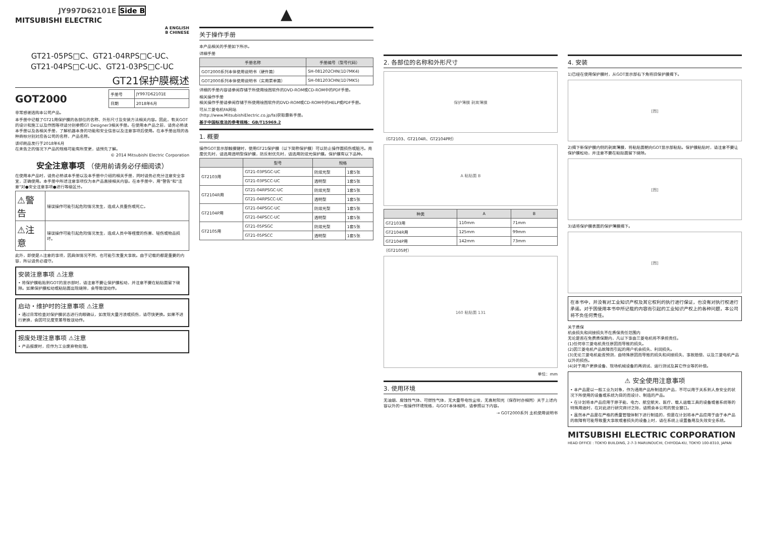JY997D62101E Side B
MITSUBISHI ELECTRIC
A ENGLISH
B CHINESE
GT21-05PS□C、GT21-04RPS□C-UC、
GT21-04PS□C-UC、GT21-03PS□C-UC
GT21保护膜概述
GOT2000
| 手册号 | JY997D62101E |
| 日期 | 2018年6月 |
非常感谢选购本公司产品。
本手册中记载了GT21用保护膜的各部位的名称、外形尺寸及安装方法相关内容。因此，有关GOT的设计和施工以及作图等项请分别参照GT Designer3相关手册。在使用本产品之前，请务必熟读本手册以及各相关手册，了解机器本身的功能和安全信息以及注意事项后使用。在本手册出现的各种商标分别对应各公司的名称，产品名称。
该印刷品发行于2018年6月
在未告之的情况下产品的规格可能有所变更，请预先了解。
© 2014 Mitsubishi Electric Corporation
安全注意事项 （使用前请务必仔细阅读）
在使用本产品时，请务必熟读本手册以及本手册中介绍的相关手册，同时请务必充分注意安全事宜，正确使用。本手册中所述注意事项仅为本产品直接相关内容。在本手册中，用"警告"和"注意"对●安全注意事项●进行等级区分。
| ⚠警告 | 错误操作可能引起危险情况发生，造成人员重伤或死亡。 |
| ⚠注意 | 错误操作可能引起危险情况发生，造成人员中等程度的伤害、轻伤或物品损坏。 |
此外，即使是⚠注意的事项，因具体情况不同，也可能引发重大事故。由于记载的都是重要的内容，所以请务必遵守。
安装注意事项 ⚠注意
• 将保护膜粘贴到GOT的显示部时，请注意不要让保护膜松动，并注意不要在粘贴面留下缝隙。如果保护膜松动或粘贴面出现缝隙，会导致误动作。
启动・维护时的注意事项 ⚠注意
• 通过日常检查对保护膜状态进行肉眼确认，如发现大量污渍或损伤，请尽快更换。如果不进行更换，会因可见度变差导致误动作。
报废处理注意事项 ⚠注意
• 产品报废时，应作为工业废弃物处理。
▲
关于操作手册
本产品相关的手册如下所示。
详细手册
| 手册名称 | 手册编号（型号代码） |
| --- | --- |
| GOT2000系列本体使用说明书（硬件篇） | SH-081202CHN(1D7MK4) |
| GOT2000系列本体使用说明书（实用菜单篇） | SH-081203CHN(1D7MK5) |
详细的手册内容请参阅存储于所使用绘图软件的DVD-ROM或CD-ROM中的PDF手册。
相关操作手册
相关操作手册请参阅存储于所使用绘图软件的DVD-ROM或CD-ROM中的HELP或PDF手册。
可从三菱电机FA网站
(http://www.MitsubishiElectric.co.jp/fa)获取最新手册。
基于中国标准法的参考规格：GB/T15969.2
1. 概要
操作GOT显示部触摸键时，使用GT21保护膜（以下简称保护膜）可以防止操作面损伤或脏污。亮度优先时，请选用透明型保护膜，防反射优先时，请选用防炫光保护膜。保护膜有以下品种。
| | 型号 | 规格 | |
| --- | --- | --- | --- |
| GT2103用 | GT21-03PSGC-UC | 防炫光型 | 1套5张 |
| | GT21-03PSCC-UC | 透明型 | 1套5张 |
| GT2104R用 | GT21-04RPSGC-UC | 防炫光型 | 1套5张 |
| | GT21-04RPSCC-UC | 透明型 | 1套5张 |
| GT2104P用 | GT21-04PSGC-UC | 防炫光型 | 1套5张 |
| | GT21-04PSCC-UC | 透明型 | 1套5张 |
| GT2105用 | GT21-05PSGC | 防炫光型 | 1套5张 |
| | GT21-05PSCC | 透明型 | 1套5张 |
2. 各部位的名称和外形尺寸
保护薄膜 剥离薄膜
（GT2103、GT2104R、GT2104P时）
A 粘贴面 B
| 种类 | A | B |
| --- | --- | --- |
| GT2103用 | 110mm | 71mm |
| GT2104R用 | 125mm | 99mm |
| GT2104P用 | 142mm | 73mm |
（GT2105时）
160 粘贴面 131
单位：mm
3. 使用环境
无油烟、腐蚀性气体、可燃性气体，无大量导电性尘埃，无直射阳光（保存时亦相同）关于上述内容以外的一般操作环境规格，与GOT本体相同，请参照以下内容。
→ GOT2000系列 主机使用说明书
4. 安装
1)已经在使用保护膜时，从GOT显示部右下角将旧保护膜揭下。
[图]
2)揭下新保护膜内侧的剥离薄膜，将粘贴面朝向GOT显示部粘贴。保护膜粘贴时，请注意不要让保护膜松动，并注意不要在粘贴面留下缝隙。
[图]
3)请将保护膜表面的保护薄膜揭下。
[图]
在本书中，并没有对工业知识产权及其它权利的执行进行保证，也没有对执行权进行承诺。对于因使用本书中所记载的内容而引起的工业知识产权上的各种问题，本公司将不负任何责任。
关于质保
机会损失和间接损失不在质保责任范围内
无论是否在免费质保期内，凡以下事由三菱电机将不承担责任。
(1)任何非三菱电机责任原因而导致的损失。
(2)因三菱电机产品故障而引起的用户机会损失、利润损失。
(3)无论三菱电机能否预测，由特殊原因而导致的损失和间接损失、事故赔偿、以及三菱电机产品以外的损伤。
(4)对于用户更换设备、现场机械设备的再调试、运行测试及其它作业等的补偿。
⚠ 安全使用注意事项
• 本产品是以一般工业为对象，作为通用产品所制造的产品，不可以用于关系到人身安全的状况下所使用的设备或系统为目的而设计、制造的产品。
• 在计划将本产品应用于原子能、电力、航空航天、医疗、载人运载工具的设备或者系统等的特殊用途时，在对此进行研究商讨之际，请照会本公司的营业窗口。
• 虽然本产品是在严格的质量管理体制下进行制造的，但是在计划将本产品应用于由于本产品的故障有可能导致重大事故或者损失的设备上时，请在系统上设置备用及失效安全系统。
MITSUBISHI ELECTRIC CORPORATION
HEAD OFFICE : TOKYO BUILDING, 2-7-3 MARUNOUCHI, CHIYODA-KU, TOKYO 100-8310, JAPAN